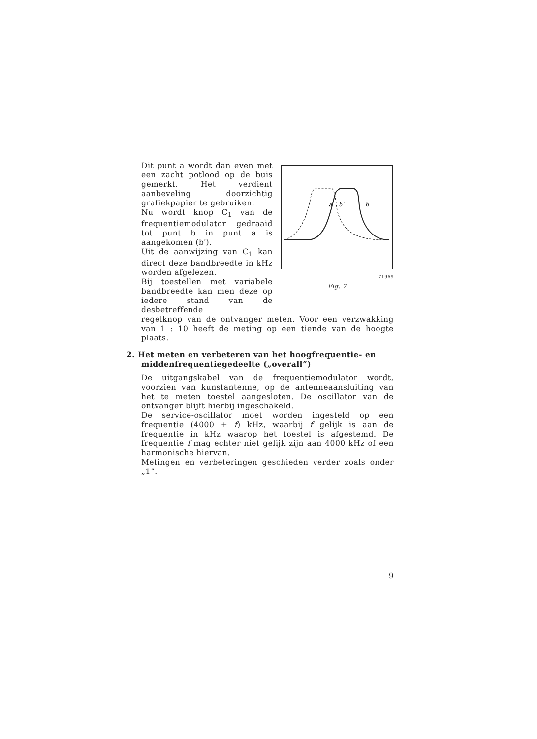Dit punt a wordt dan even met een zacht potlood op de buis gemerkt. Het verdient aanbeveling doorzichtig grafiekpapier te gebruiken.
Nu wordt knop C<sub>1</sub> van de frequentiemodulator gedraaid tot punt b in punt a is aangekomen (b′).
Uit de aanwijzing van C<sub>1</sub> kan direct deze bandbreedte in kHz worden afgelezen.
Bij toestellen met variabele bandbreedte kan men deze op iedere stand van de desbetreffende
a
b′
b
71969
Fig. 7
regelknop van de ontvanger meten. Voor een verzwakking van 1 : 10 heeft de meting op een tiende van de hoogte plaats.
2. Het meten en verbeteren van het hoogfrequentie- en middenfrequentiegedeelte („overall”)
De uitgangskabel van de frequentiemodulator wordt, voorzien van kunstantenne, op de antenneaansluiting van het te meten toestel aangesloten. De oscillator van de ontvanger blijft hierbij ingeschakeld.
De service-oscillator moet worden ingesteld op een frequentie (4000 + f) kHz, waarbij f gelijk is aan de frequentie in kHz waarop het toestel is afgestemd. De frequentie f mag echter niet gelijk zijn aan 4000 kHz of een harmonische hiervan.
Metingen en verbeteringen geschieden verder zoals onder „1”.
9